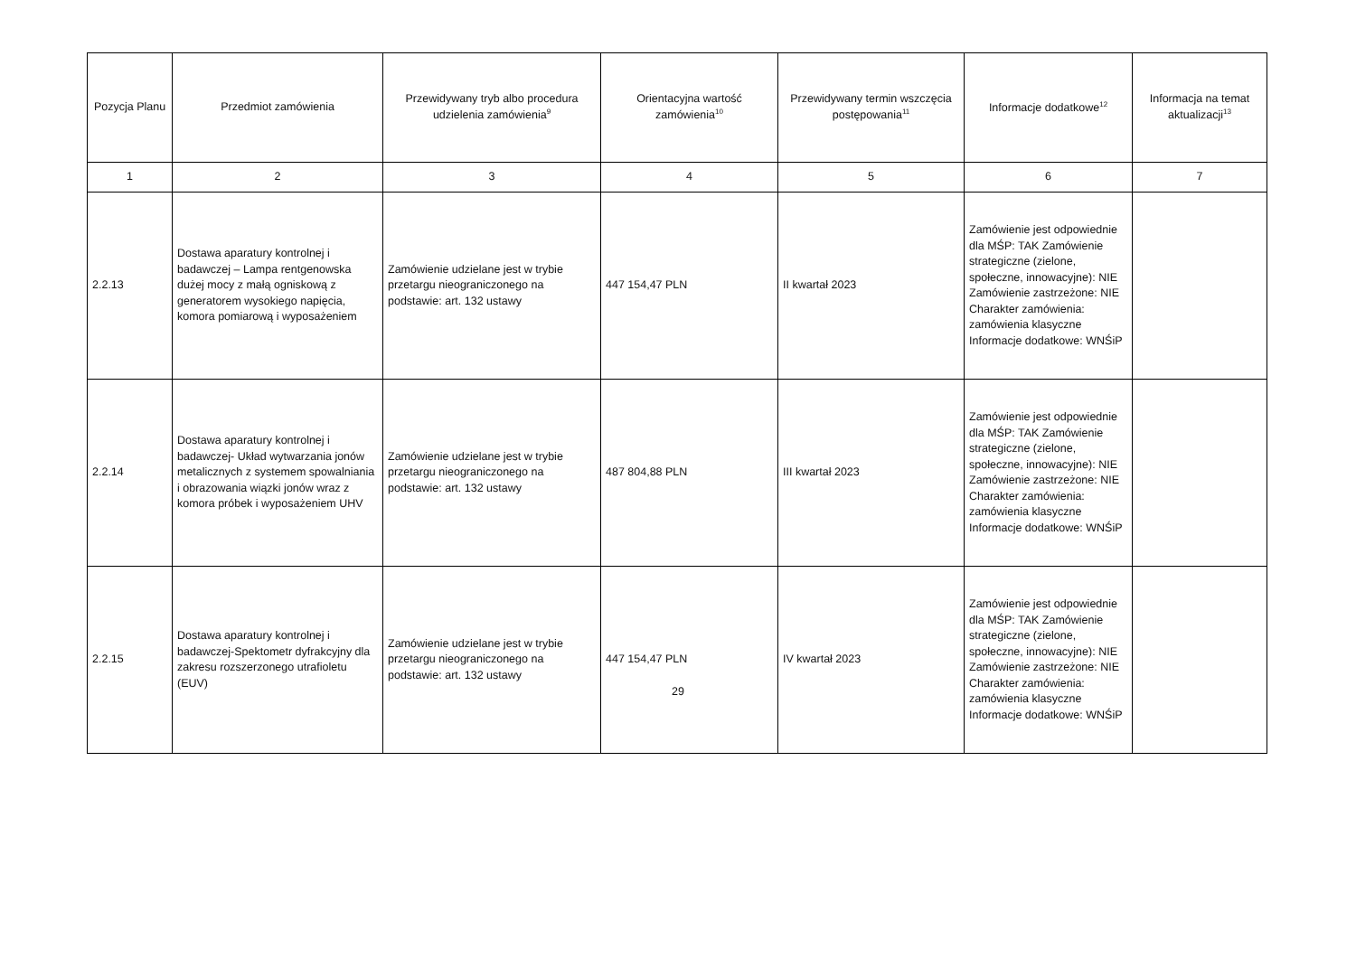| Pozycja Planu | Przedmiot zamówienia | Przewidywany tryb albo procedura udzielenia zamówienia<sup>9</sup> | Orientacyjna wartość zamówienia<sup>10</sup> | Przewidywany termin wszczęcia postępowania<sup>11</sup> | Informacje dodatkowe<sup>12</sup> | Informacja na temat aktualizacji<sup>13</sup> |
| --- | --- | --- | --- | --- | --- | --- |
| 1 | 2 | 3 | 4 | 5 | 6 | 7 |
| 2.2.13 | Dostawa aparatury kontrolnej i badawczej – Lampa rentgenowska dużej mocy z małą ogniskową z generatorem wysokiego napięcia, komora pomiarową i wyposażeniem | Zamówienie udzielane jest w trybie przetargu nieograniczonego na podstawie: art. 132 ustawy | 447 154,47 PLN | II kwartał 2023 | Zamówienie jest odpowiednie dla MŚP: TAK Zamówienie strategiczne (zielone, społeczne, innowacyjne): NIE Zamówienie zastrzeżone: NIE Charakter zamówienia: zamówienia klasyczne Informacje dodatkowe: WNŚiP | |
| 2.2.14 | Dostawa aparatury kontrolnej i badawczej- Układ wytwarzania jonów metalicznych z systemem spowalniania i obrazowania wiązki jonów wraz z komora próbek i wyposażeniem UHV | Zamówienie udzielane jest w trybie przetargu nieograniczonego na podstawie: art. 132 ustawy | 487 804,88 PLN | III kwartał 2023 | Zamówienie jest odpowiednie dla MŚP: TAK Zamówienie strategiczne (zielone, społeczne, innowacyjne): NIE Zamówienie zastrzeżone: NIE Charakter zamówienia: zamówienia klasyczne Informacje dodatkowe: WNŚiP | |
| 2.2.15 | Dostawa aparatury kontrolnej i badawczej-Spektometr dyfrakcyjny dla zakresu rozszerzonego utrafioletu (EUV) | Zamówienie udzielane jest w trybie przetargu nieograniczonego na podstawie: art. 132 ustawy | 447 154,47 PLN | IV kwartał 2023 | Zamówienie jest odpowiednie dla MŚP: TAK Zamówienie strategiczne (zielone, społeczne, innowacyjne): NIE Zamówienie zastrzeżone: NIE Charakter zamówienia: zamówienia klasyczne Informacje dodatkowe: WNŚiP | |
29